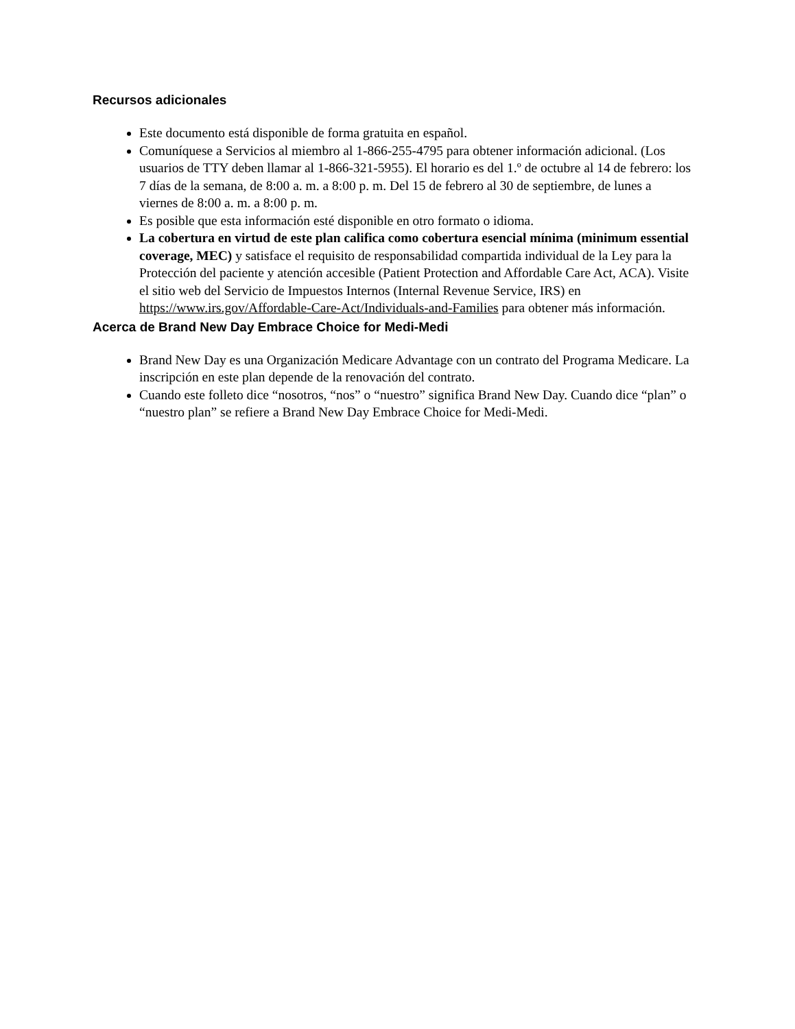Recursos adicionales
Este documento está disponible de forma gratuita en español.
Comuníquese a Servicios al miembro al 1-866-255-4795 para obtener información adicional. (Los usuarios de TTY deben llamar al 1-866-321-5955). El horario es del 1.º de octubre al 14 de febrero: los 7 días de la semana, de 8:00 a. m. a 8:00 p. m. Del 15 de febrero al 30 de septiembre, de lunes a viernes de 8:00 a. m. a 8:00 p. m.
Es posible que esta información esté disponible en otro formato o idioma.
La cobertura en virtud de este plan califica como cobertura esencial mínima (minimum essential coverage, MEC) y satisface el requisito de responsabilidad compartida individual de la Ley para la Protección del paciente y atención accesible (Patient Protection and Affordable Care Act, ACA). Visite el sitio web del Servicio de Impuestos Internos (Internal Revenue Service, IRS) en https://www.irs.gov/Affordable-Care-Act/Individuals-and-Families para obtener más información.
Acerca de Brand New Day Embrace Choice for Medi-Medi
Brand New Day es una Organización Medicare Advantage con un contrato del Programa Medicare. La inscripción en este plan depende de la renovación del contrato.
Cuando este folleto dice “nosotros, “nos” o “nuestro” significa Brand New Day. Cuando dice “plan” o “nuestro plan” se refiere a Brand New Day Embrace Choice for Medi-Medi.